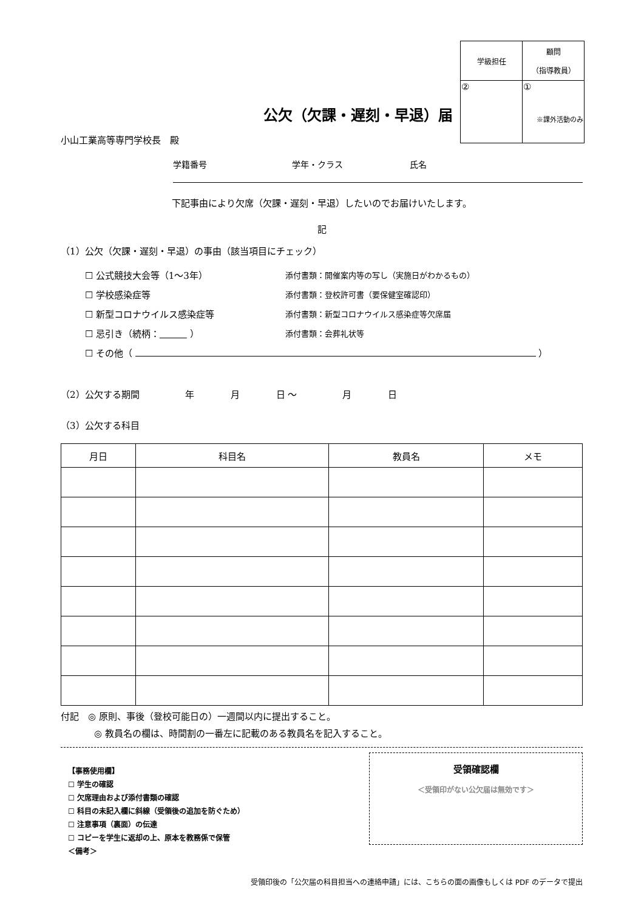| 学級担任 | 顧問 （指導教員） |
| ② | ① ※課外活動のみ |
公欠（欠課・遅刻・早退）届
小山工業高等専門学校長　殿
学籍番号 学年・クラス 氏名
下記事由により欠席（欠課・遅刻・早退）したいのでお届けいたします。
記
（1）公欠（欠課・遅刻・早退）の事由（該当項目にチェック）
☐ 公式競技大会等（1～3年） 添付書類：開催案内等の写し（実施日がわかるもの）
☐ 学校感染症等 添付書類：登校許可書（要保健室確認印）
☐ 新型コロナウイルス感染症等 添付書類：新型コロナウイルス感染症等欠席届
☐ 忌引き（続柄：　　　 ） 添付書類：会葬礼状等
☐ その他（ ）
（2）公欠する期間　　　　　年　　　　月　　　　日 ～　　　　　月　　　　日
（3）公欠する科目
| 月日 | 科目名 | 教員名 | メモ |
| --- | --- | --- | --- |
付記　◎ 原則、事後（登校可能日の）一週間以内に提出すること。
◎ 教員名の欄は、時間割の一番左に記載のある教員名を記入すること。
【事務使用欄】
☐ 学生の確認
☐ 欠席理由および添付書類の確認
☐ 科目の未記入欄に斜線（受領後の追加を防ぐため）
☐ 注意事項（裏面）の伝達
☐ コピーを学生に返却の上、原本を教務係で保管
＜備考＞
受領確認欄
＜受領印がない公欠届は無効です＞
受領印後の「公欠届の科目担当への連絡申請」には、こちらの面の画像もしくは PDF のデータで提出